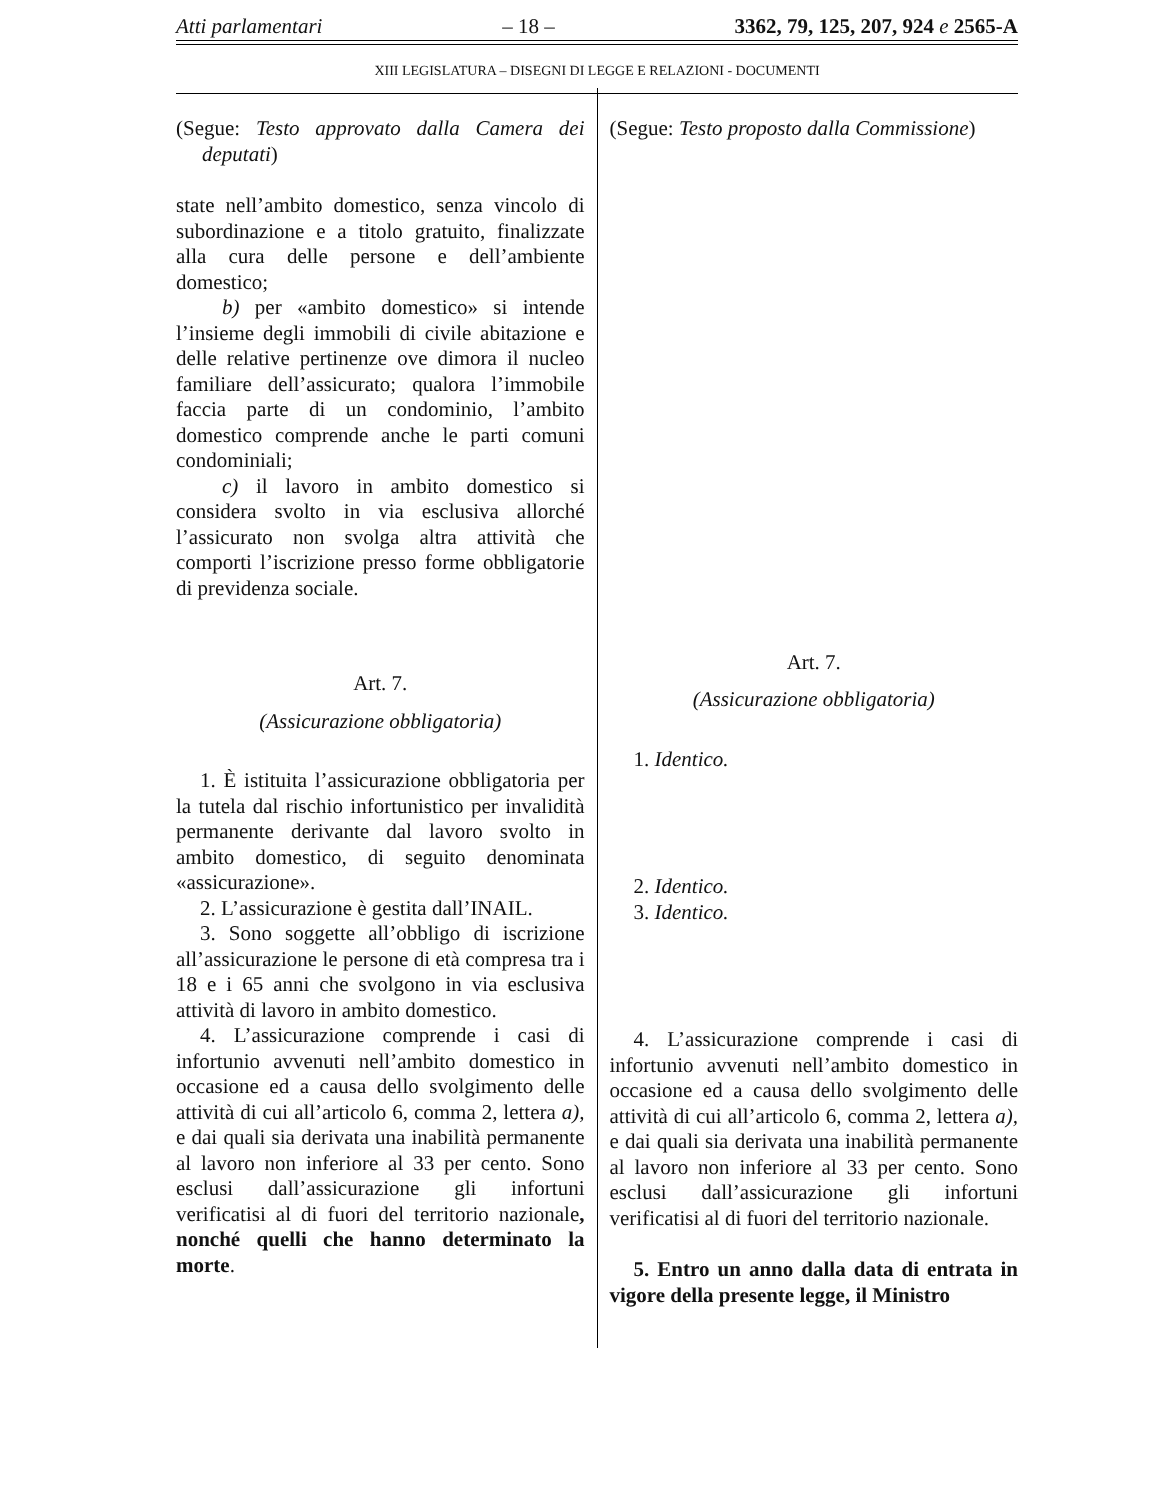Atti parlamentari – 18 – 3362, 79, 125, 207, 924 e 2565-A
XIII LEGISLATURA – DISEGNI DI LEGGE E RELAZIONI - DOCUMENTI
(Segue: Testo approvato dalla Camera dei deputati)
state nell’ambito domestico, senza vincolo di subordinazione e a titolo gratuito, finalizzate alla cura delle persone e dell’ambiente domestico;
b) per «ambito domestico» si intende l’insieme degli immobili di civile abitazione e delle relative pertinenze ove dimora il nucleo familiare dell’assicurato; qualora l’immobile faccia parte di un condominio, l’ambito domestico comprende anche le parti comuni condominiali;
c) il lavoro in ambito domestico si considera svolto in via esclusiva allorché l’assicurato non svolga altra attività che comporti l’iscrizione presso forme obbligatorie di previdenza sociale.
Art. 7.
(Assicurazione obbligatoria)
1. È istituita l’assicurazione obbligatoria per la tutela dal rischio infortunistico per invalidità permanente derivante dal lavoro svolto in ambito domestico, di seguito denominata «assicurazione».
2. L’assicurazione è gestita dall’INAIL.
3. Sono soggette all’obbligo di iscrizione all’assicurazione le persone di età compresa tra i 18 e i 65 anni che svolgono in via esclusiva attività di lavoro in ambito domestico.
4. L’assicurazione comprende i casi di infortunio avvenuti nell’ambito domestico in occasione ed a causa dello svolgimento delle attività di cui all’articolo 6, comma 2, lettera a), e dai quali sia derivata una inabilità permanente al lavoro non inferiore al 33 per cento. Sono esclusi dall’assicurazione gli infortuni verificatisi al di fuori del territorio nazionale, nonché quelli che hanno determinato la morte.
(Segue: Testo proposto dalla Commissione)
Art. 7.
(Assicurazione obbligatoria)
1. Identico.
2. Identico.
3. Identico.
4. L’assicurazione comprende i casi di infortunio avvenuti nell’ambito domestico in occasione ed a causa dello svolgimento delle attività di cui all’articolo 6, comma 2, lettera a), e dai quali sia derivata una inabilità permanente al lavoro non inferiore al 33 per cento. Sono esclusi dall’assicurazione gli infortuni verificatisi al di fuori del territorio nazionale.
5. Entro un anno dalla data di entrata in vigore della presente legge, il Ministro